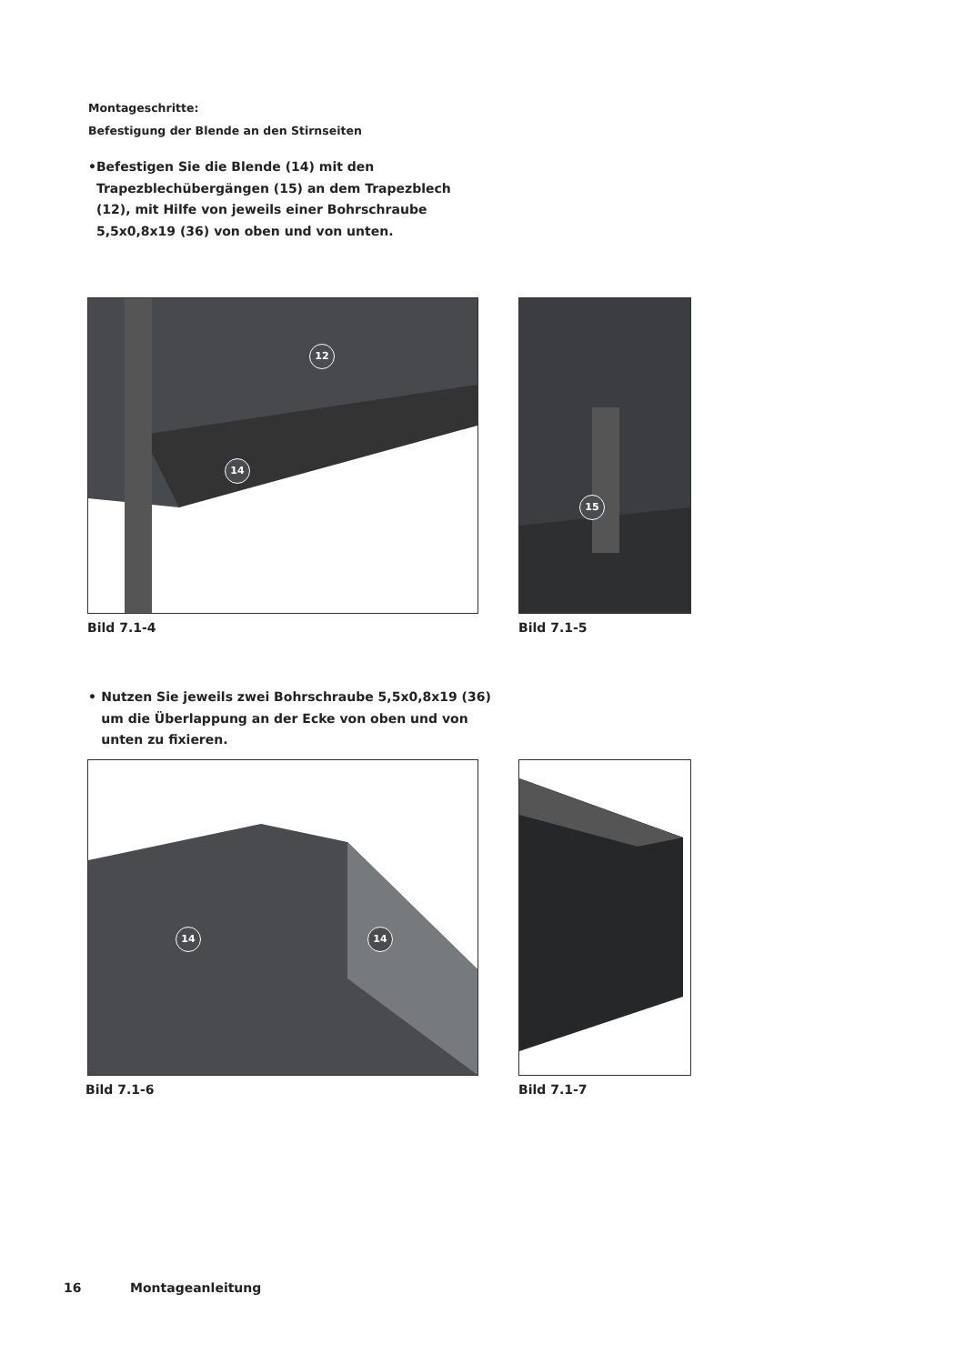Montageschritte:
Befestigung der Blende an den Stirnseiten
• Befestigen Sie die Blende (14) mit den Trapezblechübergängen (15) an dem Trapezblech (12), mit Hilfe von jeweils einer Bohrschraube 5,5x0,8x19 (36) von oben und von unten.
12
14
15
Bild 7.1-4 Bild 7.1-5
• Nutzen Sie jeweils zwei Bohrschraube 5,5x0,8x19 (36) um die Überlappung an der Ecke von oben und von unten zu fixieren.
14 14
Bild 7.1-6 Bild 7.1-7
16 Montageanleitung